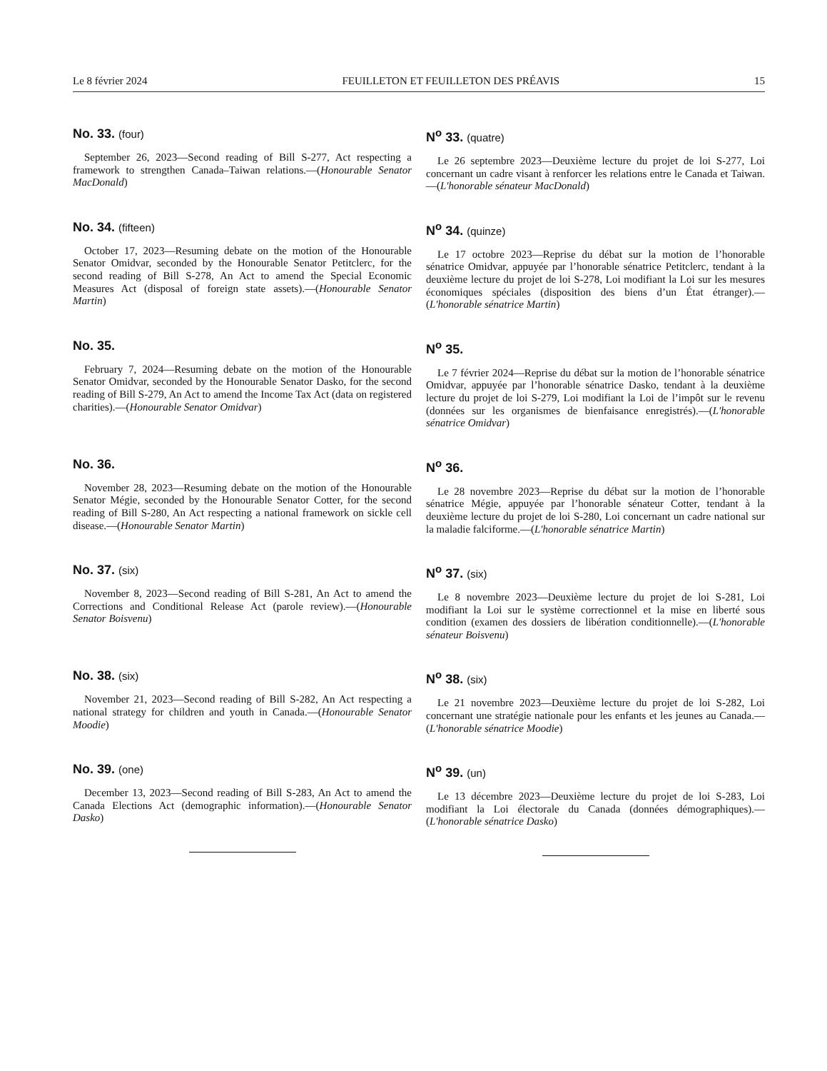Le 8 février 2024 FEUILLETON ET FEUILLETON DES PRÉAVIS 15
No. 33. (four)
September 26, 2023—Second reading of Bill S-277, Act respecting a framework to strengthen Canada–Taiwan relations.—(Honourable Senator MacDonald)
N<sup>o</sup> 33. (quatre)
Le 26 septembre 2023—Deuxième lecture du projet de loi S-277, Loi concernant un cadre visant à renforcer les relations entre le Canada et Taiwan.—(L'honorable sénateur MacDonald)
No. 34. (fifteen)
October 17, 2023—Resuming debate on the motion of the Honourable Senator Omidvar, seconded by the Honourable Senator Petitclerc, for the second reading of Bill S-278, An Act to amend the Special Economic Measures Act (disposal of foreign state assets).—(Honourable Senator Martin)
N<sup>o</sup> 34. (quinze)
Le 17 octobre 2023—Reprise du débat sur la motion de l’honorable sénatrice Omidvar, appuyée par l’honorable sénatrice Petitclerc, tendant à la deuxième lecture du projet de loi S-278, Loi modifiant la Loi sur les mesures économiques spéciales (disposition des biens d’un État étranger).—(L'honorable sénatrice Martin)
No. 35.
February 7, 2024—Resuming debate on the motion of the Honourable Senator Omidvar, seconded by the Honourable Senator Dasko, for the second reading of Bill S-279, An Act to amend the Income Tax Act (data on registered charities).—(Honourable Senator Omidvar)
N<sup>o</sup> 35.
Le 7 février 2024—Reprise du débat sur la motion de l’honorable sénatrice Omidvar, appuyée par l’honorable sénatrice Dasko, tendant à la deuxième lecture du projet de loi S-279, Loi modifiant la Loi de l’impôt sur le revenu (données sur les organismes de bienfaisance enregistrés).—(L'honorable sénatrice Omidvar)
No. 36.
November 28, 2023—Resuming debate on the motion of the Honourable Senator Mégie, seconded by the Honourable Senator Cotter, for the second reading of Bill S-280, An Act respecting a national framework on sickle cell disease.—(Honourable Senator Martin)
N<sup>o</sup> 36.
Le 28 novembre 2023—Reprise du débat sur la motion de l’honorable sénatrice Mégie, appuyée par l’honorable sénateur Cotter, tendant à la deuxième lecture du projet de loi S-280, Loi concernant un cadre national sur la maladie falciforme.—(L'honorable sénatrice Martin)
No. 37. (six)
November 8, 2023—Second reading of Bill S-281, An Act to amend the Corrections and Conditional Release Act (parole review).—(Honourable Senator Boisvenu)
N<sup>o</sup> 37. (six)
Le 8 novembre 2023—Deuxième lecture du projet de loi S-281, Loi modifiant la Loi sur le système correctionnel et la mise en liberté sous condition (examen des dossiers de libération conditionnelle).—(L'honorable sénateur Boisvenu)
No. 38. (six)
November 21, 2023—Second reading of Bill S-282, An Act respecting a national strategy for children and youth in Canada.—(Honourable Senator Moodie)
N<sup>o</sup> 38. (six)
Le 21 novembre 2023—Deuxième lecture du projet de loi S-282, Loi concernant une stratégie nationale pour les enfants et les jeunes au Canada.—(L'honorable sénatrice Moodie)
No. 39. (one)
December 13, 2023—Second reading of Bill S-283, An Act to amend the Canada Elections Act (demographic information).—(Honourable Senator Dasko)
N<sup>o</sup> 39. (un)
Le 13 décembre 2023—Deuxième lecture du projet de loi S-283, Loi modifiant la Loi électorale du Canada (données démographiques).—(L'honorable sénatrice Dasko)